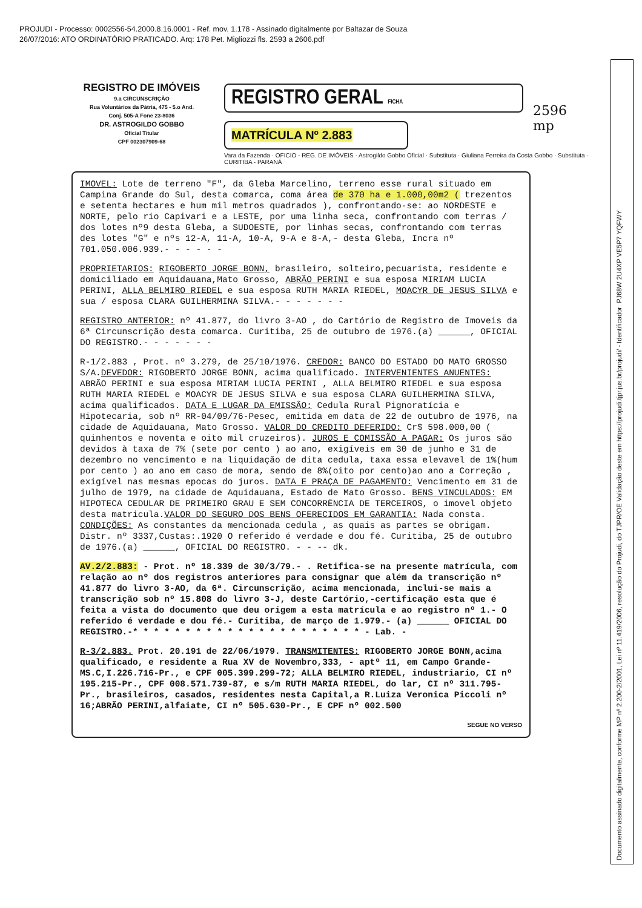PROJUDI - Processo: 0002556-54.2000.8.16.0001 - Ref. mov. 1.178 - Assinado digitalmente por Baltazar de Souza
26/07/2016: ATO ORDINATÓRIO PRATICADO. Arq: 178 Pet. Migliozzi fls. 2593 a 2606.pdf
REGISTRO DE IMÓVEIS
9.a CIRCUNSCRIÇÃO
Rua Voluntários da Pátria, 475 - 5.o And.
Conj. 505-A Fone 23-8036
DR. ASTROGILDO GOBBO
Oficial Titular
CPF 002307909-68
REGISTRO GERAL FICHA
MATRÍCULA Nº 2.883
Vara da Fazenda · OFICIO - REG. DE IMÓVEIS · Astrogildo Gobbo Oficial · Substituta · Giuliana Ferreira da Costa Gobbo · Substituta · CURITIBA - PARANÁ
IMOVEL: Lote de terreno "F", da Gleba Marcelino, terreno esse rural situado em Campina Grande do Sul, desta comarca, coma área de 370 ha e 1.000,00m2 ( trezentos e setenta hectares e hum mil metros quadrados ), confrontando-se: ao NORDESTE e NORTE, pelo rio Capivari e a LESTE, por uma linha seca, confrontando com terras / dos lotes nº9 desta Gleba, a SUDOESTE, por linhas secas, confrontando com terras des lotes "G" e nºs 12-A, 11-A, 10-A, 9-A e 8-A,- desta Gleba, Incra nº 701.050.006.939.- - - - - -
PROPRIETARIOS: RIGOBERTO JORGE BONN, brasileiro, solteiro,pecuarista, residente e domiciliado em Aquidauana,Mato Grosso, ABRÃO PERINI e sua esposa MIRIAM LUCIA PERINI, ALLA BELMIRO RIEDEL e sua esposa RUTH MARIA RIEDEL, MOACYR DE JESUS SILVA e sua / esposa CLARA GUILHERMINA SILVA.- - - - - - -
REGISTRO ANTERIOR: nº 41.877, do livro 3-AO , do Cartório de Registro de Imoveis da 6ª Circunscrição desta comarca. Curitiba, 25 de outubro de 1976.(a) ______, OFICIAL DO REGISTRO.- - - - - - -
R-1/2.883 , Prot. nº 3.279, de 25/10/1976. CREDOR: BANCO DO ESTADO DO MATO GROSSO S/A.DEVEDOR: RIGOBERTO JORGE BONN, acima qualificado. INTERVENIENTES ANUENTES: ABRÃO PERINI e sua esposa MIRIAM LUCIA PERINI , ALLA BELMIRO RIEDEL e sua esposa RUTH MARIA RIEDEL e MOACYR DE JESUS SILVA e sua esposa CLARA GUILHERMINA SILVA, acima qualificados. DATA E LUGAR DA EMISSÃO: Cedula Rural Pignoratícia e Hipotecaria, sob nº RR-04/09/76-Pesec, emitida em data de 22 de outubro de 1976, na cidade de Aquidauana, Mato Grosso. VALOR DO CREDITO DEFERIDO: Cr$ 598.000,00 ( quinhentos e noventa e oito mil cruzeiros). JUROS E COMISSÃO A PAGAR: Os juros são devidos à taxa de 7% (sete por cento ) ao ano, exigíveis em 30 de junho e 31 de dezembro no vencimento e na liquidação de dita cedula, taxa essa elevavel de 1%(hum por cento ) ao ano em caso de mora, sendo de 8%(oito por cento)ao ano a Correção , exigível nas mesmas epocas do juros. DATA E PRAÇA DE PAGAMENTO: Vencimento em 31 de julho de 1979, na cidade de Aquidauana, Estado de Mato Grosso. BENS VINCULADOS: EM HIPOTECA CEDULAR DE PRIMEIRO GRAU E SEM CONCORRÊNCIA DE TERCEIROS, o imovel objeto desta matricula.VALOR DO SEGURO DOS BENS OFERECIDOS EM GARANTIA: Nada consta. CONDIÇÕES: As constantes da mencionada cedula , as quais as partes se obrigam. Distr. nº 3337,Custas:.1920 O referido é verdade e dou fé. Curitiba, 25 de outubro de 1976.(a) ______, OFICIAL DO REGISTRO. - - -- dk.
AV.2/2.883: - Prot. nº 18.339 de 30/3/79.- . Retifica-se na presente matrícula, com relação ao nº dos registros anteriores para consignar que além da transcrição nº 41.877 do livro 3-AO, da 6ª. Circunscrição, acima mencionada, inclui-se mais a transcrição sob nº 15.808 do livro 3-J, deste Cartório,-certificação esta que é feita a vista do documento que deu origem a esta matrícula e ao registro nº 1.- O referido é verdade e dou fé.- Curitiba, de março de 1.979.- (a) ______ OFICIAL DO REGISTRO.-* * * * * * * * * * * * * * * * * * * * * * - Lab. -
R-3/2.883. Prot. 20.191 de 22/06/1979. TRANSMITENTES: RIGOBERTO JORGE BONN,acima qualificado, e residente a Rua XV de Novembro,333, - aptº 11, em Campo Grande-MS.C,I.226.716-Pr., e CPF 005.399.299-72; ALLA BELMIRO RIEDEL, industriario, CI nº 195.215-Pr., CPF 008.571.739-87, e s/m RUTH MARIA RIEDEL, do lar, CI nº 311.795-Pr., brasileiros, casados, residentes nesta Capital,a R.Luiza Veronica Piccoli nº 16;ABRÃO PERINI,alfaiate, CI nº 505.630-Pr., E CPF nº 002.500
SEGUE NO VERSO
2596
mp
Documento assinado digitalmente, conforme MP nº 2.200-2/2001, Lei nº 11.419/2006, resolução do Projudi, do TJPR/OE Validação deste em https://projudi.tjpr.jus.br/projudi/ - Identificador: PJ68W 2U4XP VE5P7 YQFWY